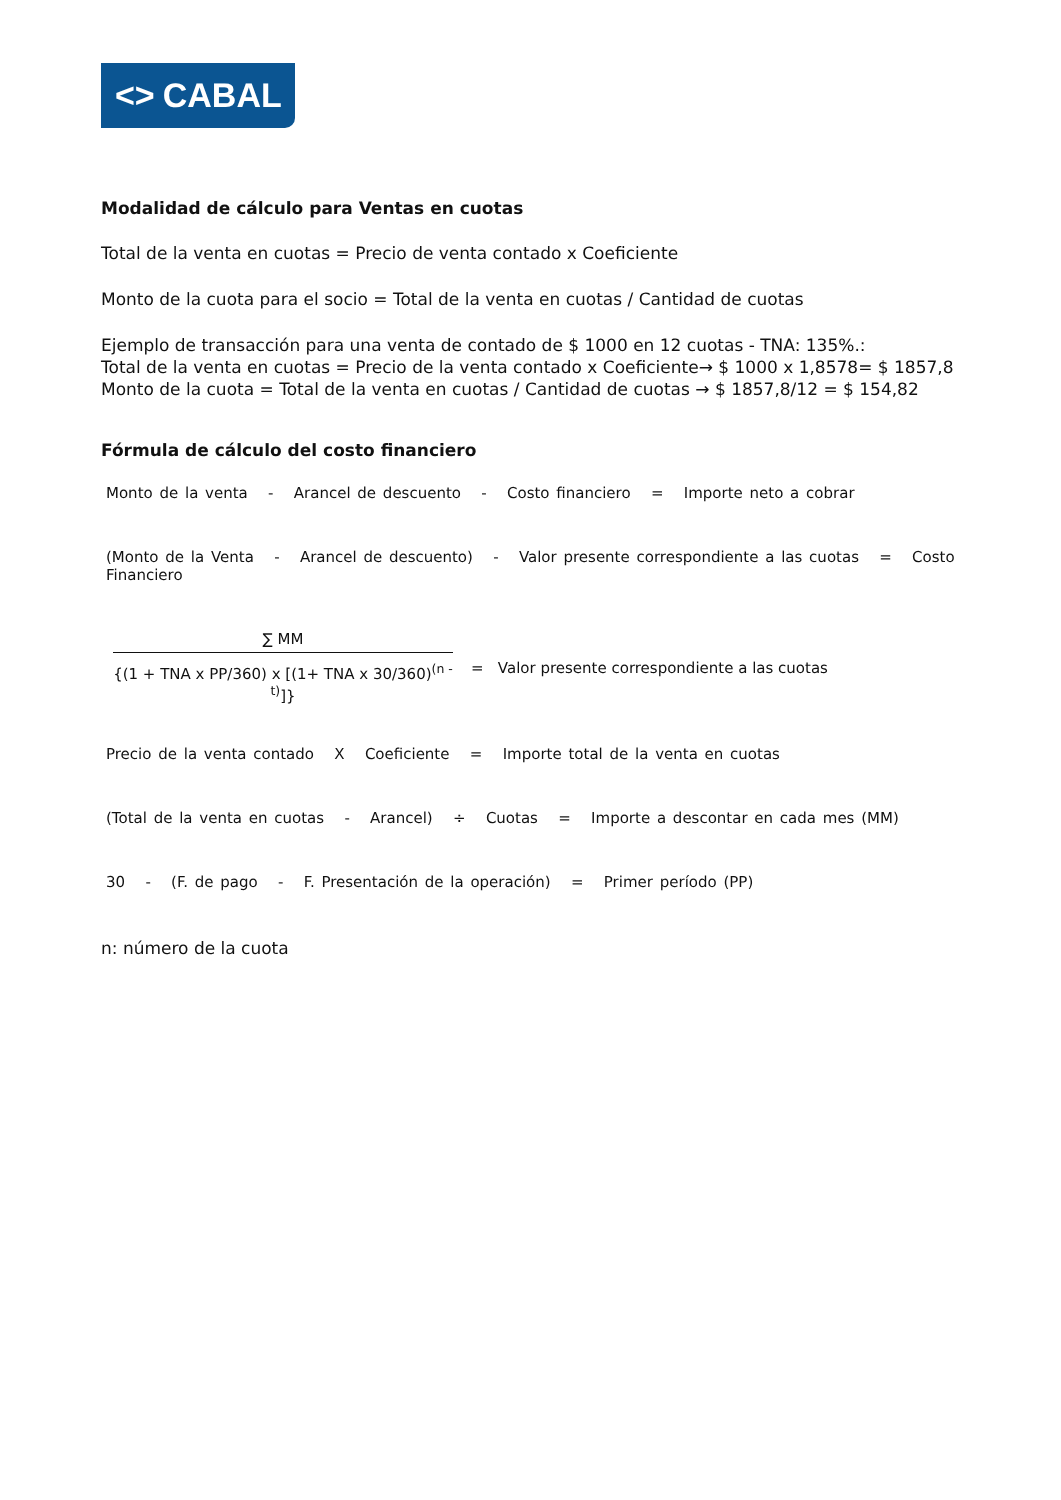<> CABAL
Modalidad de cálculo para Ventas en cuotas
Total de la venta en cuotas = Precio de venta contado x Coeficiente
Monto de la cuota para el socio = Total de la venta en cuotas / Cantidad de cuotas
Ejemplo de transacción para una venta de contado de $ 1000 en 12 cuotas - TNA: 135%.:
Total de la venta en cuotas = Precio de la venta contado x Coeficiente→ $ 1000 x 1,8578= $ 1857,8
Monto de la cuota = Total de la venta en cuotas / Cantidad de cuotas → $ 1857,8/12 = $ 154,82
Fórmula de cálculo del costo financiero
Monto de la venta - Arancel de descuento - Costo financiero = Importe neto a cobrar
(Monto de la Venta - Arancel de descuento) - Valor presente correspondiente a las cuotas = Costo Financiero
∑ MM
{(1 + TNA x PP/360) x [(1+ TNA x 30/360)<sup>(n - t)</sup>]}
= Valor presente correspondiente a las cuotas
Precio de la venta contado X Coeficiente = Importe total de la venta en cuotas
(Total de la venta en cuotas - Arancel) ÷ Cuotas = Importe a descontar en cada mes (MM)
30 - (F. de pago - F. Presentación de la operación) = Primer período (PP)
n: número de la cuota